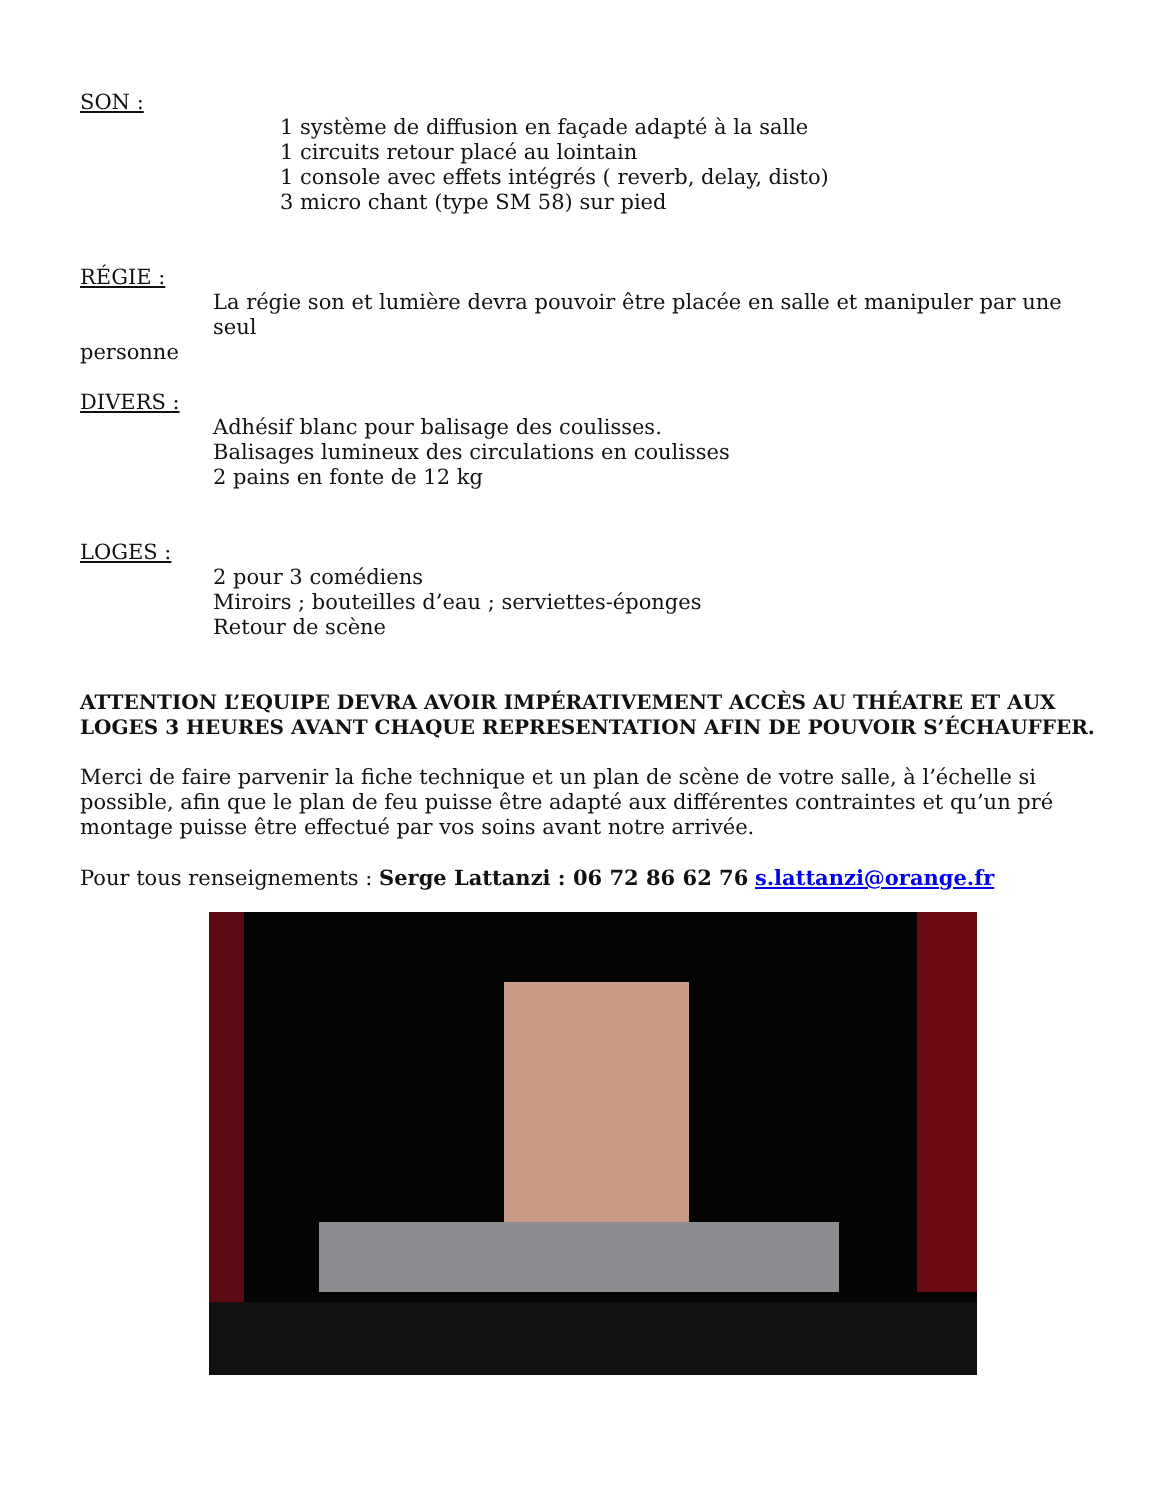SON :
1 système de diffusion en façade adapté à la salle
1 circuits retour placé au lointain
1 console avec effets intégrés ( reverb, delay, disto)
3 micro chant (type SM 58) sur pied
RÉGIE :
La régie son et lumière devra pouvoir être placée en salle et manipuler par une seul
personne
DIVERS :
Adhésif blanc pour balisage des coulisses.
Balisages lumineux des circulations en coulisses
2 pains en fonte de 12 kg
LOGES :
2 pour 3 comédiens
Miroirs ; bouteilles d’eau ; serviettes-éponges
Retour de scène
ATTENTION L’EQUIPE DEVRA AVOIR IMPÉRATIVEMENT ACCÈS AU THÉATRE ET AUX LOGES 3 HEURES AVANT CHAQUE REPRESENTATION AFIN DE POUVOIR S’ÉCHAUFFER.
Merci de faire parvenir la fiche technique et un plan de scène de votre salle, à l’échelle si possible, afin que le plan de feu puisse être adapté aux différentes contraintes et qu’un pré montage puisse être effectué par vos soins avant notre arrivée.
Pour tous renseignements : Serge Lattanzi : 06 72 86 62 76 s.lattanzi@orange.fr